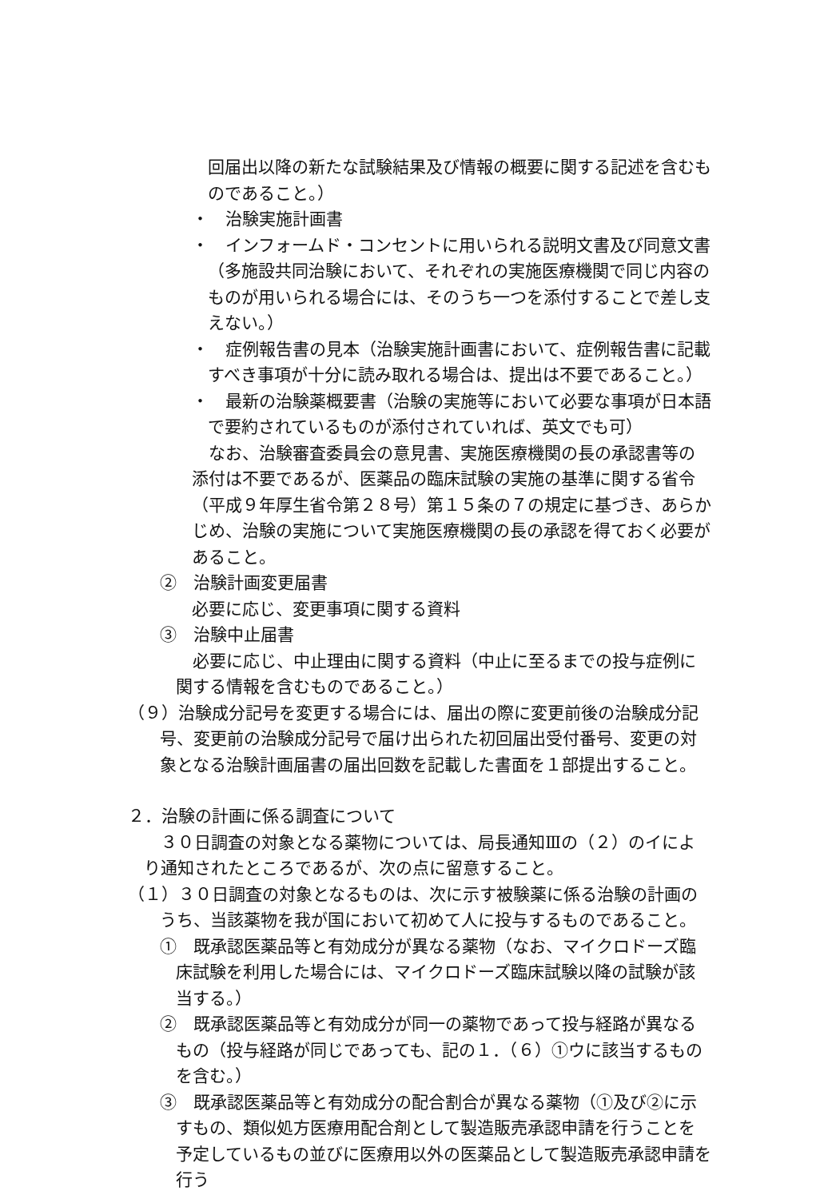回届出以降の新たな試験結果及び情報の概要に関する記述を含むものであること。）
・　治験実施計画書
・　インフォームド・コンセントに用いられる説明文書及び同意文書
（多施設共同治験において、それぞれの実施医療機関で同じ内容のものが用いられる場合には、そのうち一つを添付することで差し支えない。）
・　症例報告書の見本（治験実施計画書において、症例報告書に記載
すべき事項が十分に読み取れる場合は、提出は不要であること。）
・　最新の治験薬概要書（治験の実施等において必要な事項が日本語
で要約されているものが添付されていれば、英文でも可）
　なお、治験審査委員会の意見書、実施医療機関の長の承認書等の添付は不要であるが、医薬品の臨床試験の実施の基準に関する省令（平成９年厚生省令第２８号）第１５条の７の規定に基づき、あらかじめ、治験の実施について実施医療機関の長の承認を得ておく必要があること。
②　治験計画変更届書
必要に応じ、変更事項に関する資料
③　治験中止届書
　必要に応じ、中止理由に関する資料（中止に至るまでの投与症例に関する情報を含むものであること。）
（９）治験成分記号を変更する場合には、届出の際に変更前後の治験成分記号、変更前の治験成分記号で届け出られた初回届出受付番号、変更の対象となる治験計画届書の届出回数を記載した書面を１部提出すること。
２．治験の計画に係る調査について
　３０日調査の対象となる薬物については、局長通知Ⅲの（２）のイにより通知されたところであるが、次の点に留意すること。
（１）３０日調査の対象となるものは、次に示す被験薬に係る治験の計画のうち、当該薬物を我が国において初めて人に投与するものであること。
①　既承認医薬品等と有効成分が異なる薬物（なお、マイクロドーズ臨床試験を利用した場合には、マイクロドーズ臨床試験以降の試験が該当する。）
②　既承認医薬品等と有効成分が同一の薬物であって投与経路が異なるもの（投与経路が同じであっても、記の１．（６）①ウに該当するものを含む。）
③　既承認医薬品等と有効成分の配合割合が異なる薬物（①及び②に示すもの、類似処方医療用配合剤として製造販売承認申請を行うことを予定しているもの並びに医療用以外の医薬品として製造販売承認申請を行う